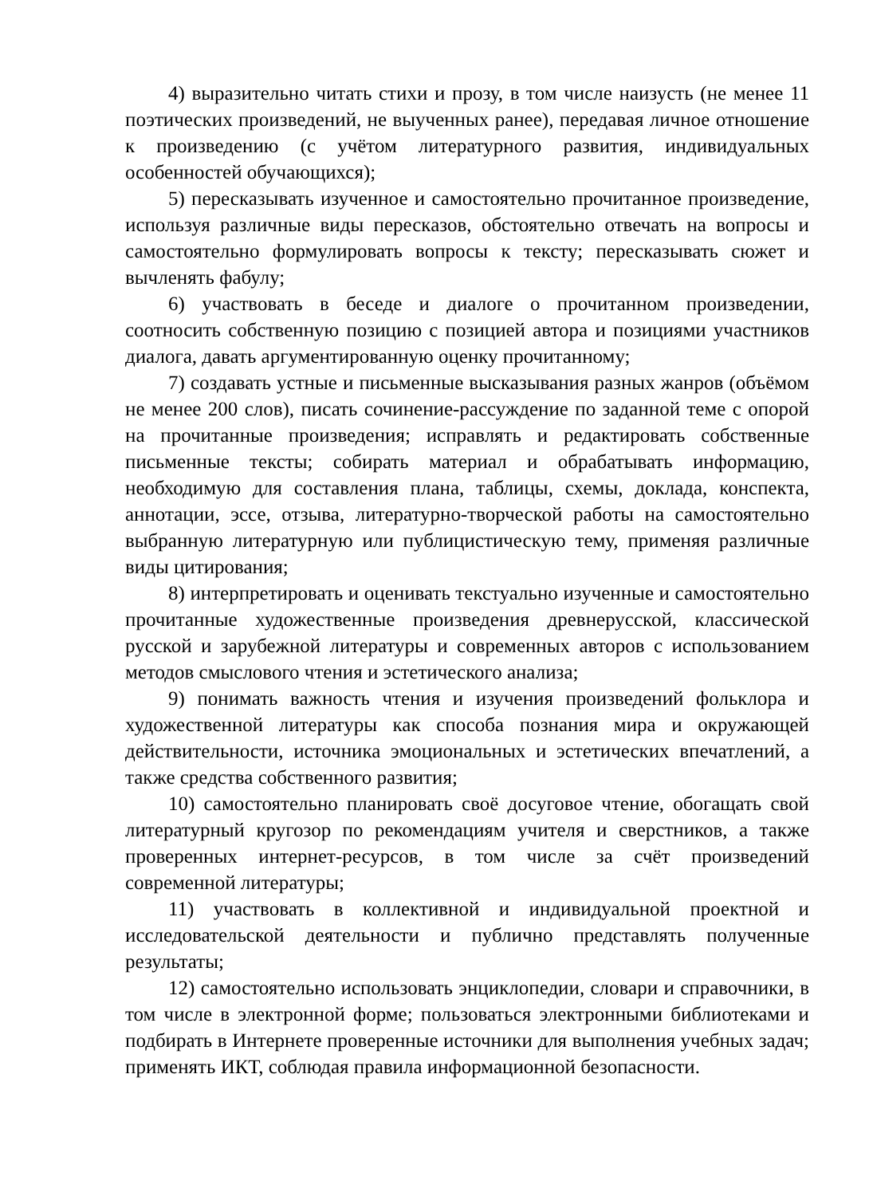4) выразительно читать стихи и прозу, в том числе наизусть (не менее 11 поэтических произведений, не выученных ранее), передавая личное отношение к произведению (с учётом литературного развития, индивидуальных особенностей обучающихся);
5) пересказывать изученное и самостоятельно прочитанное произведение, используя различные виды пересказов, обстоятельно отвечать на вопросы и самостоятельно формулировать вопросы к тексту; пересказывать сюжет и вычленять фабулу;
6) участвовать в беседе и диалоге о прочитанном произведении, соотносить собственную позицию с позицией автора и позициями участников диалога, давать аргументированную оценку прочитанному;
7) создавать устные и письменные высказывания разных жанров (объёмом не менее 200 слов), писать сочинение-рассуждение по заданной теме с опорой на прочитанные произведения; исправлять и редактировать собственные письменные тексты; собирать материал и обрабатывать информацию, необходимую для составления плана, таблицы, схемы, доклада, конспекта, аннотации, эссе, отзыва, литературно-творческой работы на самостоятельно выбранную литературную или публицистическую тему, применяя различные виды цитирования;
8) интерпретировать и оценивать текстуально изученные и самостоятельно прочитанные художественные произведения древнерусской, классической русской и зарубежной литературы и современных авторов с использованием методов смыслового чтения и эстетического анализа;
9) понимать важность чтения и изучения произведений фольклора и художественной литературы как способа познания мира и окружающей действительности, источника эмоциональных и эстетических впечатлений, а также средства собственного развития;
10) самостоятельно планировать своё досуговое чтение, обогащать свой литературный кругозор по рекомендациям учителя и сверстников, а также проверенных интернет-ресурсов, в том числе за счёт произведений современной литературы;
11) участвовать в коллективной и индивидуальной проектной и исследовательской деятельности и публично представлять полученные результаты;
12) самостоятельно использовать энциклопедии, словари и справочники, в том числе в электронной форме; пользоваться электронными библиотеками и подбирать в Интернете проверенные источники для выполнения учебных задач; применять ИКТ, соблюдая правила информационной безопасности.